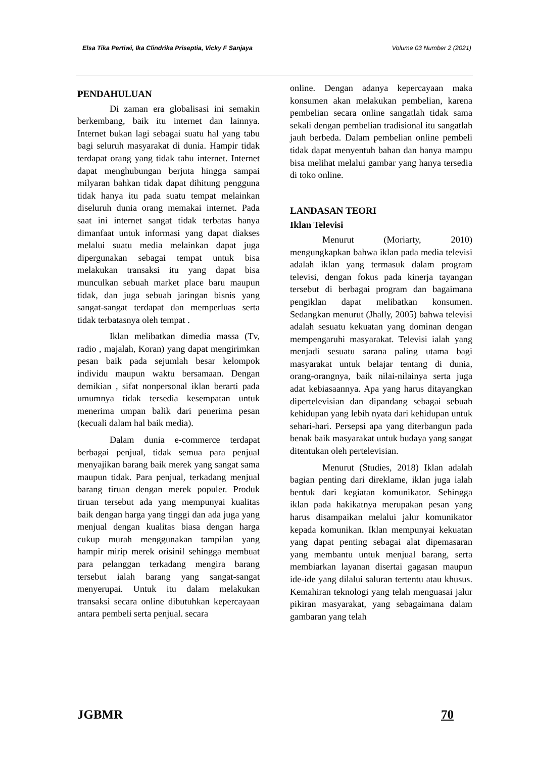Elsa Tika Pertiwi, Ika Clindrika Priseptia, Vicky F Sanjaya Volume 03 Number 2 (2021)
PENDAHULUAN
Di zaman era globalisasi ini semakin berkembang, baik itu internet dan lainnya. Internet bukan lagi sebagai suatu hal yang tabu bagi seluruh masyarakat di dunia. Hampir tidak terdapat orang yang tidak tahu internet. Internet dapat menghubungan berjuta hingga sampai milyaran bahkan tidak dapat dihitung pengguna tidak hanya itu pada suatu tempat melainkan diseluruh dunia orang memakai internet. Pada saat ini internet sangat tidak terbatas hanya dimanfaat untuk informasi yang dapat diakses melalui suatu media melainkan dapat juga dipergunakan sebagai tempat untuk bisa melakukan transaksi itu yang dapat bisa munculkan sebuah market place baru maupun tidak, dan juga sebuah jaringan bisnis yang sangat-sangat terdapat dan memperluas serta tidak terbatasnya oleh tempat .
Iklan melibatkan dimedia massa (Tv, radio , majalah, Koran) yang dapat mengirimkan pesan baik pada sejumlah besar kelompok individu maupun waktu bersamaan. Dengan demikian , sifat nonpersonal iklan berarti pada umumnya tidak tersedia kesempatan untuk menerima umpan balik dari penerima pesan (kecuali dalam hal baik media).
Dalam dunia e-commerce terdapat berbagai penjual, tidak semua para penjual menyajikan barang baik merek yang sangat sama maupun tidak. Para penjual, terkadang menjual barang tiruan dengan merek populer. Produk tiruan tersebut ada yang mempunyai kualitas baik dengan harga yang tinggi dan ada juga yang menjual dengan kualitas biasa dengan harga cukup murah menggunakan tampilan yang hampir mirip merek orisinil sehingga membuat para pelanggan terkadang mengira barang tersebut ialah barang yang sangat-sangat menyerupai. Untuk itu dalam melakukan transaksi secara online dibutuhkan kepercayaan antara pembeli serta penjual. secara
online. Dengan adanya kepercayaan maka konsumen akan melakukan pembelian, karena pembelian secara online sangatlah tidak sama sekali dengan pembelian tradisional itu sangatlah jauh berbeda. Dalam pembelian online pembeli tidak dapat menyentuh bahan dan hanya mampu bisa melihat melalui gambar yang hanya tersedia di toko online.
LANDASAN TEORI
Iklan Televisi
Menurut (Moriarty, 2010) mengungkapkan bahwa iklan pada media televisi adalah iklan yang termasuk dalam program televisi, dengan fokus pada kinerja tayangan tersebut di berbagai program dan bagaimana pengiklan dapat melibatkan konsumen. Sedangkan menurut (Jhally, 2005) bahwa televisi adalah sesuatu kekuatan yang dominan dengan mempengaruhi masyarakat. Televisi ialah yang menjadi sesuatu sarana paling utama bagi masyarakat untuk belajar tentang di dunia, orang-orangnya, baik nilai-nilainya serta juga adat kebiasaannya. Apa yang harus ditayangkan dipertelevisian dan dipandang sebagai sebuah kehidupan yang lebih nyata dari kehidupan untuk sehari-hari. Persepsi apa yang diterbangun pada benak baik masyarakat untuk budaya yang sangat ditentukan oleh pertelevisian.
Menurut (Studies, 2018) Iklan adalah bagian penting dari direklame, iklan juga ialah bentuk dari kegiatan komunikator. Sehingga iklan pada hakikatnya merupakan pesan yang harus disampaikan melalui jalur komunikator kepada komunikan. Iklan mempunyai kekuatan yang dapat penting sebagai alat dipemasaran yang membantu untuk menjual barang, serta membiarkan layanan disertai gagasan maupun ide-ide yang dilalui saluran tertentu atau khusus. Kemahiran teknologi yang telah menguasai jalur pikiran masyarakat, yang sebagaimana dalam gambaran yang telah
JGBMR 70